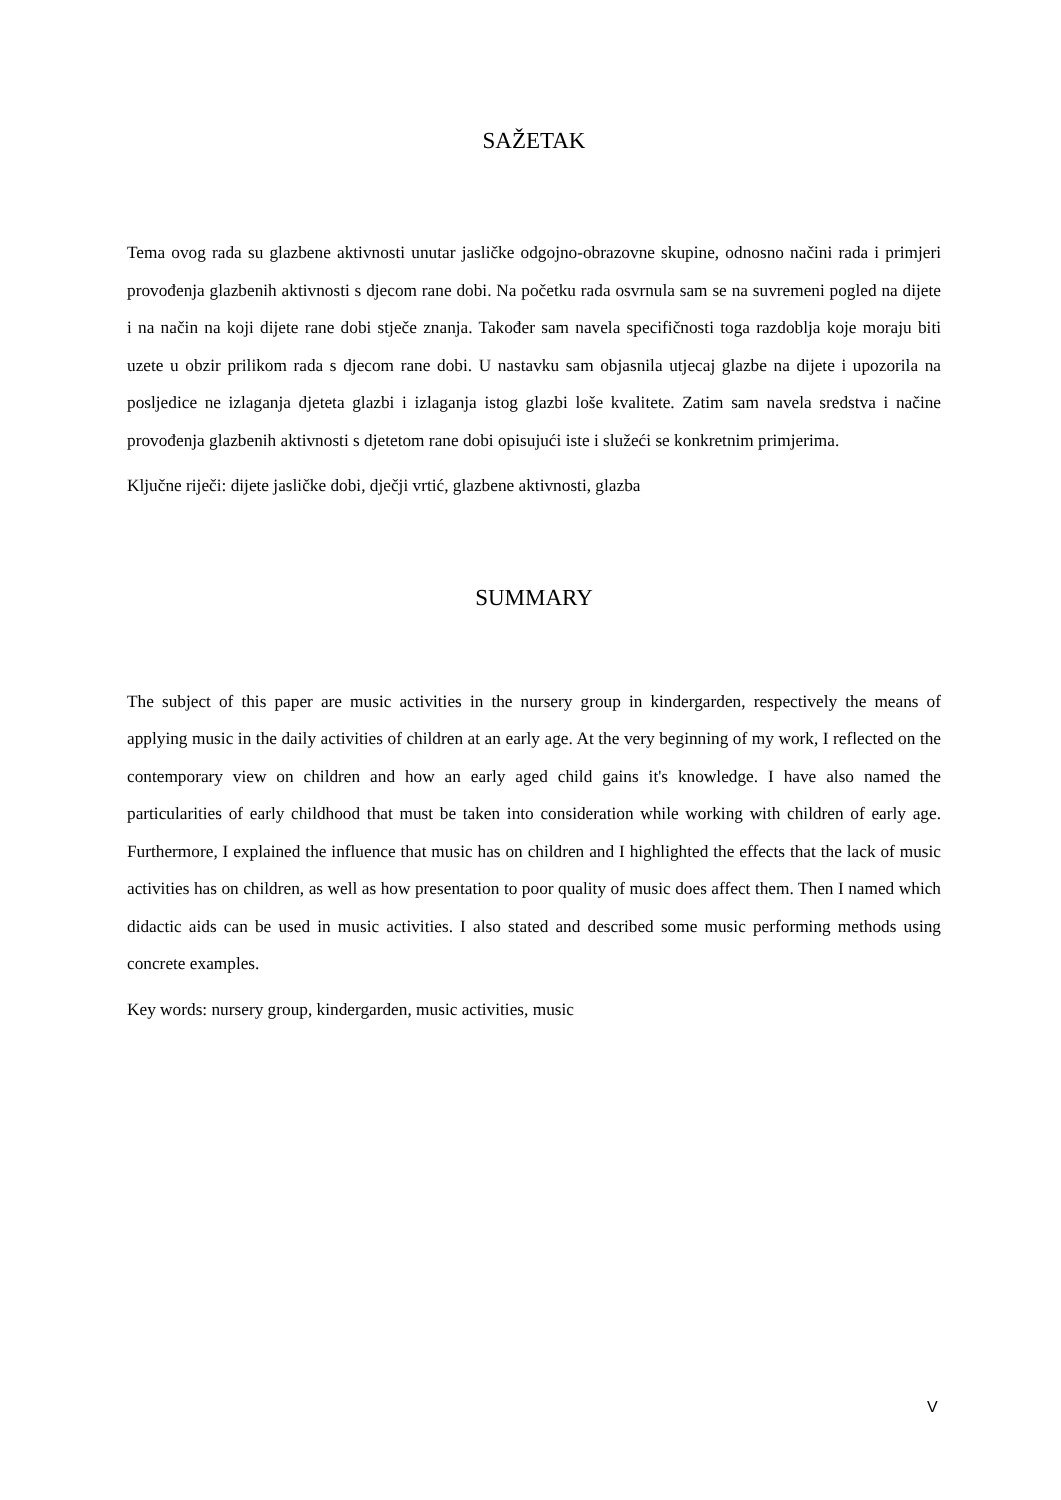SAŽETAK
Tema ovog rada su glazbene aktivnosti unutar jasličke odgojno-obrazovne skupine, odnosno načini rada i primjeri provođenja glazbenih aktivnosti s djecom rane dobi. Na početku rada osvrnula sam se na suvremeni pogled na dijete i na način na koji dijete rane dobi stječe znanja. Također sam navela specifičnosti toga razdoblja koje moraju biti uzete u obzir prilikom rada s djecom rane dobi. U nastavku sam objasnila utjecaj glazbe na dijete i upozorila na posljedice ne izlaganja djeteta glazbi i izlaganja istog glazbi loše kvalitete. Zatim sam navela sredstva i načine provođenja glazbenih aktivnosti s djetetom rane dobi opisujući iste i služeći se konkretnim primjerima.
Ključne riječi: dijete jasličke dobi, dječji vrtić, glazbene aktivnosti, glazba
SUMMARY
The subject of this paper are music activities in the nursery group in kindergarden, respectively the means of applying music in the daily activities of children at an early age. At the very beginning of my work, I reflected on the contemporary view on children and how an early aged child gains it's knowledge. I have also named the particularities of early childhood that must be taken into consideration while working with children of early age. Furthermore, I explained the influence that music has on children and I highlighted the effects that the lack of music activities has on children, as well as how presentation to poor quality of music does affect them. Then I named which didactic aids can be used in music activities. I also stated and described some music performing methods using concrete examples.
Key words: nursery group, kindergarden, music activities, music
V